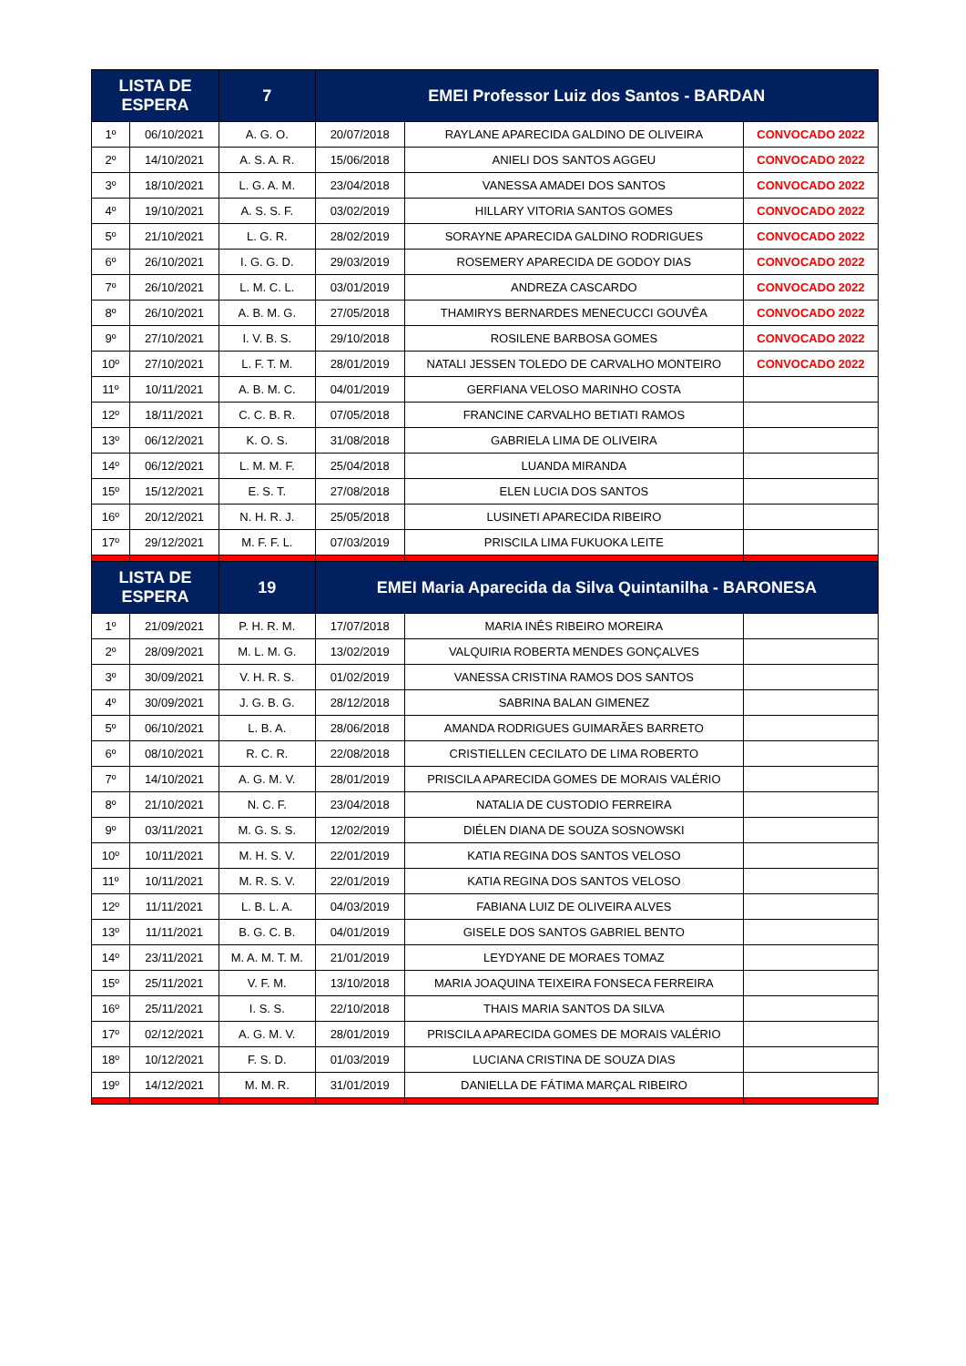| LISTA DE ESPERA | | 7 | EMEI Professor Luiz dos Santos - BARDAN | | |
| --- | --- | --- | --- | --- | --- |
| 1º | 06/10/2021 | A. G. O. | 20/07/2018 | RAYLANE APARECIDA GALDINO DE OLIVEIRA | CONVOCADO 2022 |
| 2º | 14/10/2021 | A. S. A. R. | 15/06/2018 | ANIELI DOS SANTOS AGGEU | CONVOCADO 2022 |
| 3º | 18/10/2021 | L. G. A. M. | 23/04/2018 | VANESSA AMADEI DOS SANTOS | CONVOCADO 2022 |
| 4º | 19/10/2021 | A. S. S. F. | 03/02/2019 | HILLARY VITORIA SANTOS GOMES | CONVOCADO 2022 |
| 5º | 21/10/2021 | L. G. R. | 28/02/2019 | SORAYNE APARECIDA GALDINO RODRIGUES | CONVOCADO 2022 |
| 6º | 26/10/2021 | I. G. G. D. | 29/03/2019 | ROSEMERY APARECIDA DE GODOY DIAS | CONVOCADO 2022 |
| 7º | 26/10/2021 | L. M. C. L. | 03/01/2019 | ANDREZA CASCARDO | CONVOCADO 2022 |
| 8º | 26/10/2021 | A. B. M. G. | 27/05/2018 | THAMIRYS BERNARDES MENECUCCI GOUVÊA | CONVOCADO 2022 |
| 9º | 27/10/2021 | I. V. B. S. | 29/10/2018 | ROSILENE BARBOSA GOMES | CONVOCADO 2022 |
| 10º | 27/10/2021 | L. F. T. M. | 28/01/2019 | NATALI JESSEN TOLEDO DE CARVALHO MONTEIRO | CONVOCADO 2022 |
| 11º | 10/11/2021 | A. B. M. C. | 04/01/2019 | GERFIANA VELOSO MARINHO COSTA | |
| 12º | 18/11/2021 | C. C. B. R. | 07/05/2018 | FRANCINE CARVALHO BETIATI RAMOS | |
| 13º | 06/12/2021 | K. O. S. | 31/08/2018 | GABRIELA LIMA DE OLIVEIRA | |
| 14º | 06/12/2021 | L. M. M. F. | 25/04/2018 | LUANDA MIRANDA | |
| 15º | 15/12/2021 | E. S. T. | 27/08/2018 | ELEN LUCIA DOS SANTOS | |
| 16º | 20/12/2021 | N. H. R. J. | 25/05/2018 | LUSINETI APARECIDA RIBEIRO | |
| 17º | 29/12/2021 | M. F. F. L. | 07/03/2019 | PRISCILA LIMA FUKUOKA LEITE | |
| LISTA DE ESPERA | | 19 | EMEI Maria Aparecida da Silva Quintanilha - BARONESA | | |
| 1º | 21/09/2021 | P. H. R. M. | 17/07/2018 | MARIA INÊS RIBEIRO MOREIRA | |
| 2º | 28/09/2021 | M. L. M. G. | 13/02/2019 | VALQUIRIA ROBERTA MENDES GONÇALVES | |
| 3º | 30/09/2021 | V. H. R. S. | 01/02/2019 | VANESSA CRISTINA RAMOS DOS SANTOS | |
| 4º | 30/09/2021 | J. G. B. G. | 28/12/2018 | SABRINA BALAN GIMENEZ | |
| 5º | 06/10/2021 | L. B. A. | 28/06/2018 | AMANDA RODRIGUES GUIMARÃES BARRETO | |
| 6º | 08/10/2021 | R. C. R. | 22/08/2018 | CRISTIELLEN CECILATO DE LIMA ROBERTO | |
| 7º | 14/10/2021 | A. G. M. V. | 28/01/2019 | PRISCILA APARECIDA GOMES DE MORAIS VALÉRIO | |
| 8º | 21/10/2021 | N. C. F. | 23/04/2018 | NATALIA DE CUSTODIO FERREIRA | |
| 9º | 03/11/2021 | M. G. S. S. | 12/02/2019 | DIÉLEN DIANA DE SOUZA SOSNOWSKI | |
| 10º | 10/11/2021 | M. H. S. V. | 22/01/2019 | KATIA REGINA DOS SANTOS VELOSO | |
| 11º | 10/11/2021 | M. R. S. V. | 22/01/2019 | KATIA REGINA DOS SANTOS VELOSO | |
| 12º | 11/11/2021 | L. B. L. A. | 04/03/2019 | FABIANA LUIZ DE OLIVEIRA ALVES | |
| 13º | 11/11/2021 | B. G. C. B. | 04/01/2019 | GISELE DOS SANTOS GABRIEL BENTO | |
| 14º | 23/11/2021 | M. A. M. T. M. | 21/01/2019 | LEYDYANE DE MORAES TOMAZ | |
| 15º | 25/11/2021 | V. F. M. | 13/10/2018 | MARIA JOAQUINA TEIXEIRA FONSECA FERREIRA | |
| 16º | 25/11/2021 | I. S. S. | 22/10/2018 | THAIS MARIA SANTOS DA SILVA | |
| 17º | 02/12/2021 | A. G. M. V. | 28/01/2019 | PRISCILA APARECIDA GOMES DE MORAIS VALÉRIO | |
| 18º | 10/12/2021 | F. S. D. | 01/03/2019 | LUCIANA CRISTINA DE SOUZA DIAS | |
| 19º | 14/12/2021 | M. M. R. | 31/01/2019 | DANIELLA DE FÁTIMA MARÇAL RIBEIRO | |